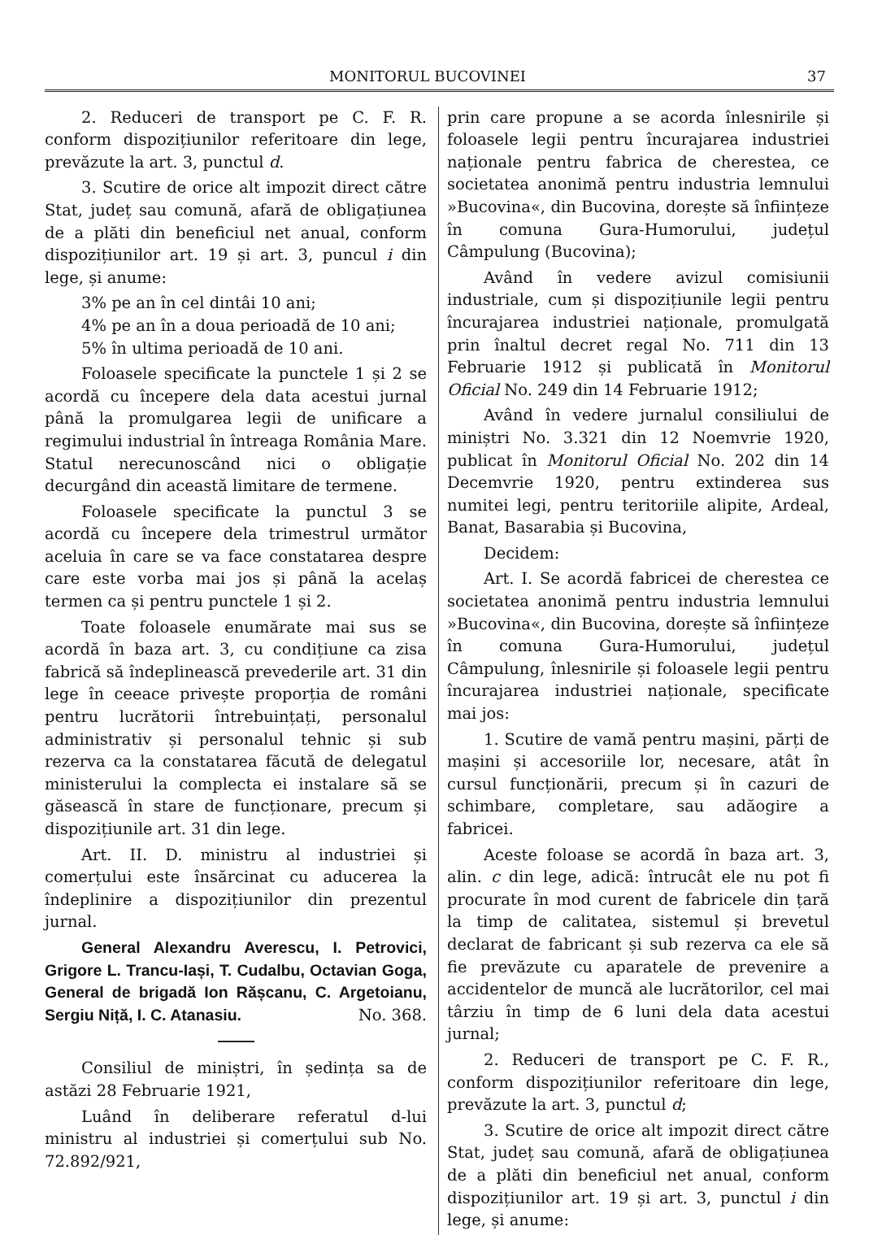MONITORUL BUCOVINEI 37
2. Reduceri de transport pe C. F. R. conform dispozițiunilor referitoare din lege, prevăzute la art. 3, punctul d.
3. Scutire de orice alt impozit direct către Stat, județ sau comună, afară de obligațiunea de a plăti din beneficiul net anual, conform dispozițiunilor art. 19 și art. 3, puncul i din lege, și anume:
3% pe an în cel dintâi 10 ani;
4% pe an în a doua perioadă de 10 ani;
5% în ultima perioadă de 10 ani.
Foloasele specificate la punctele 1 și 2 se acordă cu începere dela data acestui jurnal până la promulgarea legii de unificare a regimului industrial în întreaga România Mare. Statul nerecunoscând nici o obligație decurgând din această limitare de termene.
Foloasele specificate la punctul 3 se acordă cu începere dela trimestrul următor aceluia în care se va face constatarea despre care este vorba mai jos și până la acelaș termen ca și pentru punctele 1 și 2.
Toate foloasele enumărate mai sus se acordă în baza art. 3, cu condițiune ca zisa fabrică să îndeplinească prevederile art. 31 din lege în ceeace privește proporția de români pentru lucrătorii întrebuințați, personalul administrativ și personalul tehnic și sub rezerva ca la constatarea făcută de delegatul ministerului la complecta ei instalare să se găsească în stare de funcționare, precum și dispozițiunile art. 31 din lege.
Art. II. D. ministru al industriei și comerțului este însărcinat cu aducerea la îndeplinire a dispozițiunilor din prezentul jurnal.
General Alexandru Averescu, I. Petrovici, Grigore L. Trancu-Iași, T. Cudalbu, Octavian Goga, General de brigadă Ion Rășcanu, C. Argetoianu, Sergiu Niță, I. C. Atanasiu. No. 368.
Consiliul de miniștri, în ședința sa de astăzi 28 Februarie 1921,
Luând în deliberare referatul d-lui ministru al industriei și comerțului sub No. 72.892/921,
prin care propune a se acorda înlesnirile și foloasele legii pentru încurajarea industriei naționale pentru fabrica de cherestea, ce societatea anonimă pentru industria lemnului »Bucovina«, din Bucovina, dorește să înființeze în comuna Gura-Humorului, județul Câmpulung (Bucovina);
Având în vedere avizul comisiunii industriale, cum și dispozițiunile legii pentru încurajarea industriei naționale, promulgată prin înaltul decret regal No. 711 din 13 Februarie 1912 și publicată în Monitorul Oficial No. 249 din 14 Februarie 1912;
Având în vedere jurnalul consiliului de miniștri No. 3.321 din 12 Noemvrie 1920, publicat în Monitorul Oficial No. 202 din 14 Decemvrie 1920, pentru extinderea sus numitei legi, pentru teritoriile alipite, Ardeal, Banat, Basarabia și Bucovina,
Decidem:
Art. I. Se acordă fabricei de cherestea ce societatea anonimă pentru industria lemnului »Bucovina«, din Bucovina, dorește să înființeze în comuna Gura-Humorului, județul Câmpulung, înlesnirile și foloasele legii pentru încurajarea industriei naționale, specificate mai jos:
1. Scutire de vamă pentru mașini, părți de mașini și accesoriile lor, necesare, atât în cursul funcționării, precum și în cazuri de schimbare, completare, sau adăogire a fabricei.
Aceste foloase se acordă în baza art. 3, alin. c din lege, adică: întrucât ele nu pot fi procurate în mod curent de fabricele din țară la timp de calitatea, sistemul și brevetul declarat de fabricant și sub rezerva ca ele să fie prevăzute cu aparatele de prevenire a accidentelor de muncă ale lucrătorilor, cel mai târziu în timp de 6 luni dela data acestui jurnal;
2. Reduceri de transport pe C. F. R., conform dispozițiunilor referitoare din lege, prevăzute la art. 3, punctul d;
3. Scutire de orice alt impozit direct către Stat, județ sau comună, afară de obligațiunea de a plăti din beneficiul net anual, conform dispozițiunilor art. 19 și art. 3, punctul i din lege, și anume: